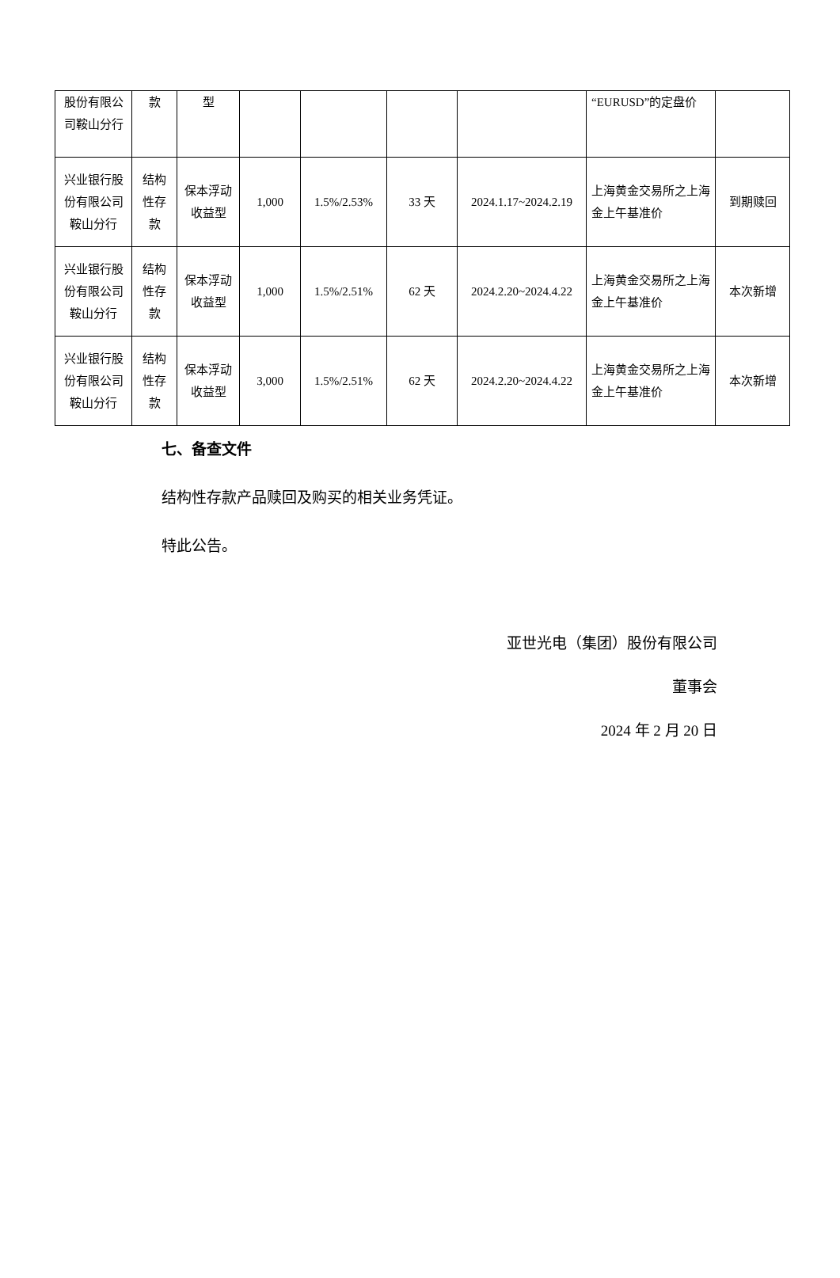| 股份有限公司鞍山分行 | 款 | 型 | | | | | “EURUSD”的定盘价 | |
| 兴业银行股份有限公司鞍山分行 | 结构性存款 | 保本浮动收益型 | 1,000 | 1.5%/2.53% | 33 天 | 2024.1.17~2024.2.19 | 上海黄金交易所之上海金上午基准价 | 到期赎回 |
| 兴业银行股份有限公司鞍山分行 | 结构性存款 | 保本浮动收益型 | 1,000 | 1.5%/2.51% | 62 天 | 2024.2.20~2024.4.22 | 上海黄金交易所之上海金上午基准价 | 本次新增 |
| 兴业银行股份有限公司鞍山分行 | 结构性存款 | 保本浮动收益型 | 3,000 | 1.5%/2.51% | 62 天 | 2024.2.20~2024.4.22 | 上海黄金交易所之上海金上午基准价 | 本次新增 |
七、备查文件
结构性存款产品赎回及购买的相关业务凭证。
特此公告。
亚世光电（集团）股份有限公司
董事会
2024 年 2 月 20 日